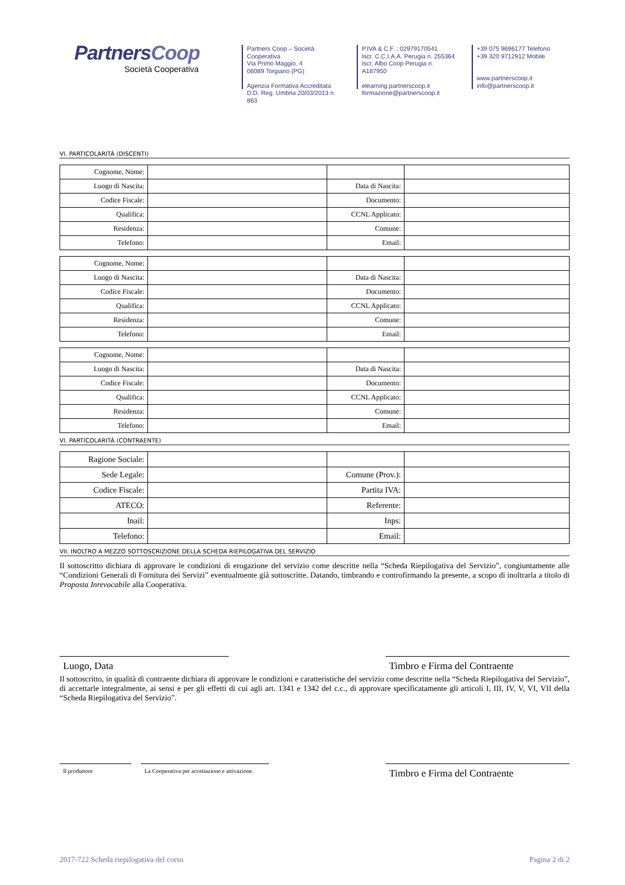PartnersCoop
Società Cooperativa
Partners Coop – Società Cooperativa
Via Primo Maggio, 4
06089 Torgiano (PG)
Agenzia Formativa Accreditata
D.D. Reg. Umbria 20/03/2013 n. 863
P.IVA & C.F. : 02979170541
Iscr. C.C.I.A.A. Perugia n. 255364
Iscr. Albo Coop Perugia n. A187950
elearning.partnerscoop.it
formazione@partnerscoop.it
+39 075 9696177 Telefono
+39 320 9712912 Mobile
www.partnerscoop.it
info@partnerscoop.it
VI. PARTICOLARITÀ (DISCENTI)
| Cognome, Nome: | | | |
| Luogo di Nascita: | | Data di Nascita: | |
| Codice Fiscale: | | Documento: | |
| Qualifica: | | CCNL Applicato: | |
| Residenza: | | Comune: | |
| Telefono: | | Email: | |
| Cognome, Nome: | | | |
| Luogo di Nascita: | | Data di Nascita: | |
| Codice Fiscale: | | Documento: | |
| Qualifica: | | CCNL Applicato: | |
| Residenza: | | Comune: | |
| Telefono: | | Email: | |
| Cognome, Nome: | | | |
| Luogo di Nascita: | | Data di Nascita: | |
| Codice Fiscale: | | Documento: | |
| Qualifica: | | CCNL Applicato: | |
| Residenza: | | Comune: | |
| Telefono: | | Email: | |
VI. PARTICOLARITÀ (CONTRAENTE)
| Ragione Sociale: | | | |
| Sede Legale: | | Comune (Prov.): | |
| Codice Fiscale: | | Partita IVA: | |
| ATECO: | | Referente: | |
| Inail: | | Inps: | |
| Telefono: | | Email: | |
VII. INOLTRO A MEZZO SOTTOSCRIZIONE DELLA SCHEDA RIEPILOGATIVA DEL SERVIZIO
Il sottoscritto dichiara di approvare le condizioni di erogazione del servizio come descritte nella “Scheda Riepilogativa del Servizio”, congiuntamente alle “Condizioni Generali di Fornitura dei Servizi” eventualmente già sottoscritte. Datando, timbrando e controfirmando la presente, a scopo di inoltrarla a titolo di Proposta Inrevocabile alla Cooperativa.
Luogo, Data Timbro e Firma del Contraente
Il sottoscritto, in qualità di contraente dichiara di approvare le condizioni e caratteristiche del servizio come descritte nella “Scheda Riepilogativa del Servizio”, di accettarle integralmente, ai sensi e per gli effetti di cui agli art. 1341 e 1342 del c.c., di approvare specificatamente gli articoli I, III, IV, V, VI, VII della “Scheda Riepilogativa del Servizio”.
Il produttore La Cooperativa per accettazione e attivazione.
Timbro e Firma del Contraente
2017-722 Scheda riepilogativa del corso Pagina 2 di 2